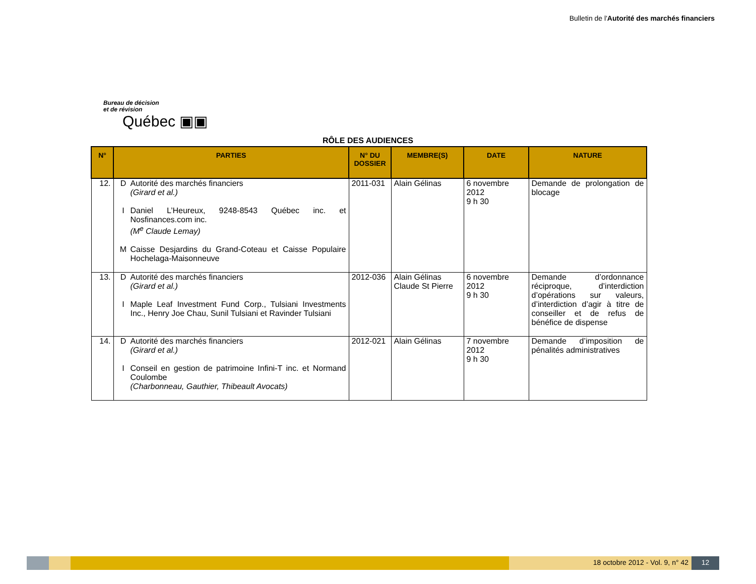Bulletin de l'Autorité des marchés financiers
Bureau de décision
et de révision
Québec ▣▣
RÔLE DES AUDIENCES
| N° | PARTIES | N° DU DOSSIER | MEMBRE(S) | DATE | NATURE |
| --- | --- | --- | --- | --- | --- |
| 12. | D Autorité des marchés financiers (Girard et al.) I Daniel L’Heureux, 9248-8543 Québec inc. et Nosfinances.com inc. (M<sup>e</sup> Claude Lemay) M Caisse Desjardins du Grand-Coteau et Caisse Populaire Hochelaga-Maisonneuve | 2011-031 | Alain Gélinas | 6 novembre 2012 9 h 30 | Demande de prolongation de blocage |
| 13. | D Autorité des marchés financiers (Girard et al.) I Maple Leaf Investment Fund Corp., Tulsiani Investments Inc., Henry Joe Chau, Sunil Tulsiani et Ravinder Tulsiani | 2012-036 | Alain Gélinas Claude St Pierre | 6 novembre 2012 9 h 30 | Demande d’ordonnance réciproque, d’interdiction d’opérations sur valeurs, d’interdiction d’agir à titre de conseiller et de refus de bénéfice de dispense |
| 14. | D Autorité des marchés financiers (Girard et al.) I Conseil en gestion de patrimoine Infini-T inc. et Normand Coulombe (Charbonneau, Gauthier, Thibeault Avocats) | 2012-021 | Alain Gélinas | 7 novembre 2012 9 h 30 | Demande d’imposition de pénalités administratives |
18 octobre 2012 - Vol. 9, n° 42
12